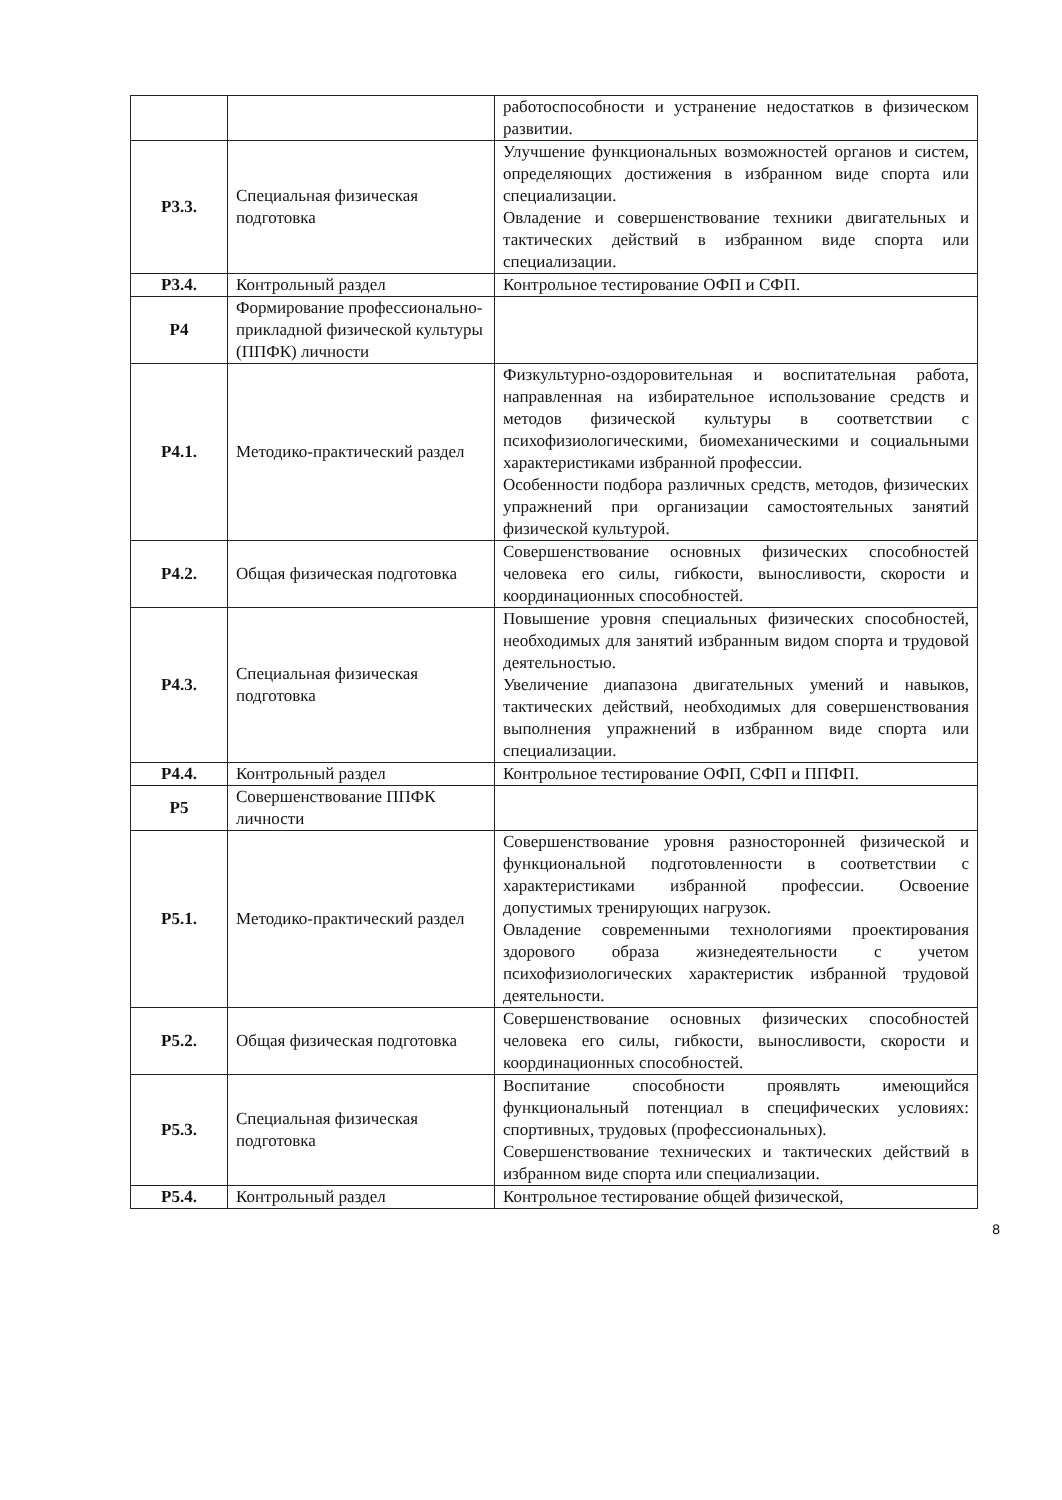| | | работоспособности и устранение недостатков в физическом развитии. |
| Р3.3. | Специальная физическая подготовка | Улучшение функциональных возможностей органов и систем, определяющих достижения в избранном виде спорта или специализации. Овладение и совершенствование техники двигательных и тактических действий в избранном виде спорта или специализации. |
| Р3.4. | Контрольный раздел | Контрольное тестирование ОФП и СФП. |
| Р4 | Формирование профессионально-прикладной физической культуры (ППФК) личности | |
| Р4.1. | Методико-практический раздел | Физкультурно-оздоровительная и воспитательная работа, направленная на избирательное использование средств и методов физической культуры в соответствии с психофизиологическими, биомеханическими и социальными характеристиками избранной профессии. Особенности подбора различных средств, методов, физических упражнений при организации самостоятельных занятий физической культурой. |
| Р4.2. | Общая физическая подготовка | Совершенствование основных физических способностей человека его силы, гибкости, выносливости, скорости и координационных способностей. |
| Р4.3. | Специальная физическая подготовка | Повышение уровня специальных физических способностей, необходимых для занятий избранным видом спорта и трудовой деятельностью. Увеличение диапазона двигательных умений и навыков, тактических действий, необходимых для совершенствования выполнения упражнений в избранном виде спорта или специализации. |
| Р4.4. | Контрольный раздел | Контрольное тестирование ОФП, СФП и ППФП. |
| Р5 | Совершенствование ППФК личности | |
| Р5.1. | Методико-практический раздел | Совершенствование уровня разносторонней физической и функциональной подготовленности в соответствии с характеристиками избранной профессии. Освоение допустимых тренирующих нагрузок. Овладение современными технологиями проектирования здорового образа жизнедеятельности с учетом психофизиологических характеристик избранной трудовой деятельности. |
| Р5.2. | Общая физическая подготовка | Совершенствование основных физических способностей человека его силы, гибкости, выносливости, скорости и координационных способностей. |
| Р5.3. | Специальная физическая подготовка | Воспитание способности проявлять имеющийся функциональный потенциал в специфических условиях: спортивных, трудовых (профессиональных). Совершенствование технических и тактических действий в избранном виде спорта или специализации. |
| Р5.4. | Контрольный раздел | Контрольное тестирование общей физической, |
8